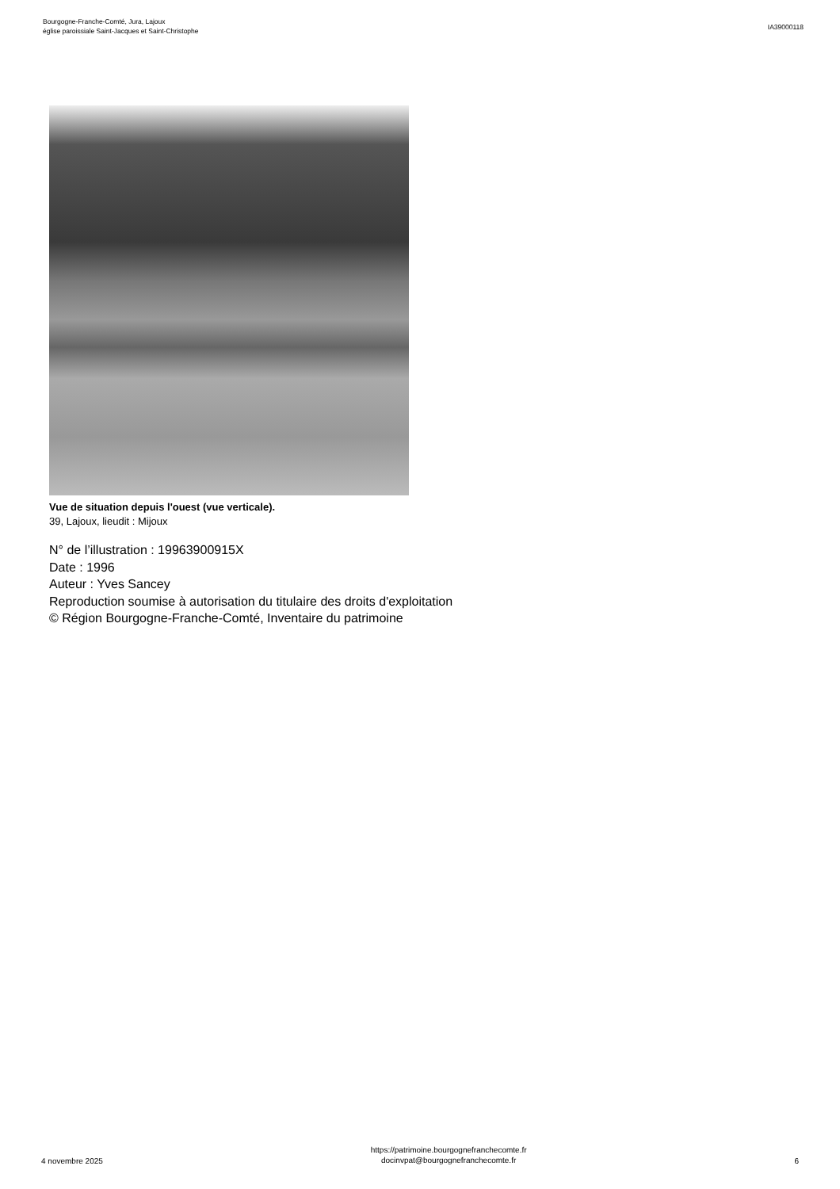Bourgogne-Franche-Comté, Jura, Lajoux
église paroissiale Saint-Jacques et Saint-Christophe
IA39000118
Vue de situation depuis l'ouest (vue verticale).
39, Lajoux, lieudit : Mijoux
N° de l’illustration : 19963900915X
Date : 1996
Auteur : Yves Sancey
Reproduction soumise à autorisation du titulaire des droits d'exploitation
© Région Bourgogne-Franche-Comté, Inventaire du patrimoine
4 novembre 2025
https://patrimoine.bourgognefranchecomte.fr
docinvpat@bourgognefranchecomte.fr
6